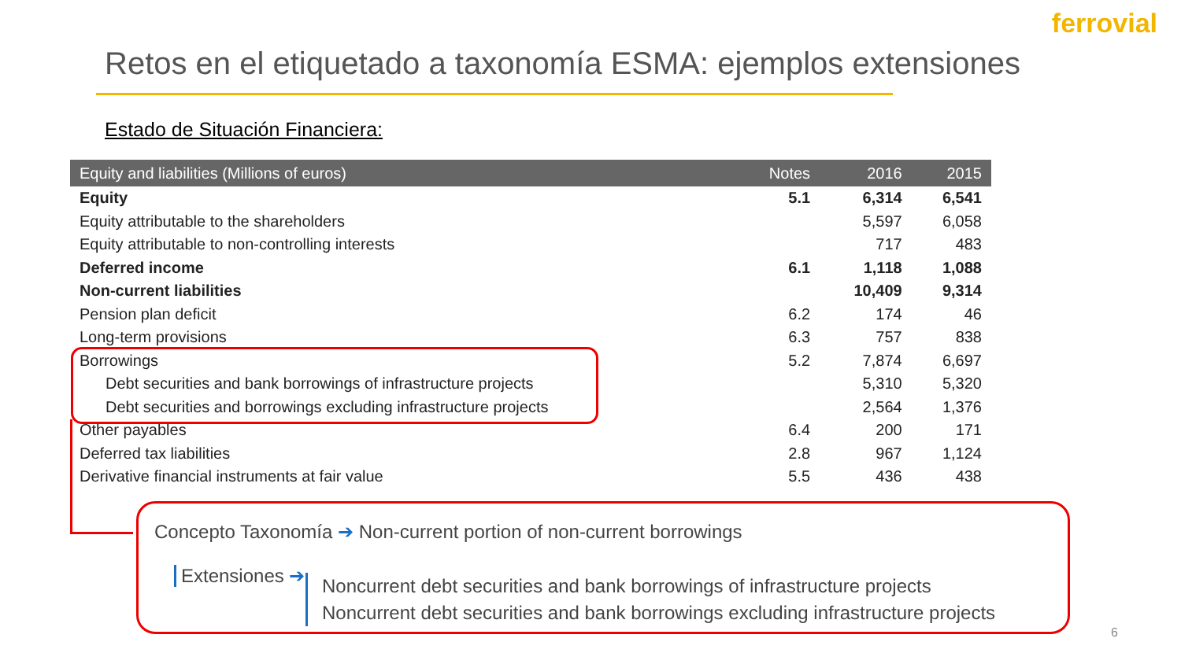ferrovial
Retos en el etiquetado a taxonomía ESMA: ejemplos extensiones
Estado de Situación Financiera:
| Equity and liabilities (Millions of euros) | Notes | 2016 | 2015 |
| --- | --- | --- | --- |
| Equity | 5.1 | 6,314 | 6,541 |
| Equity attributable to the shareholders | | 5,597 | 6,058 |
| Equity attributable to non-controlling interests | | 717 | 483 |
| Deferred income | 6.1 | 1,118 | 1,088 |
| Non-current liabilities | | 10,409 | 9,314 |
| Pension plan deficit | 6.2 | 174 | 46 |
| Long-term provisions | 6.3 | 757 | 838 |
| Borrowings | 5.2 | 7,874 | 6,697 |
| Debt securities and bank borrowings of infrastructure projects | | 5,310 | 5,320 |
| Debt securities and borrowings excluding infrastructure projects | | 2,564 | 1,376 |
| Other payables | 6.4 | 200 | 171 |
| Deferred tax liabilities | 2.8 | 967 | 1,124 |
| Derivative financial instruments at fair value | 5.5 | 436 | 438 |
Concepto Taxonomía ➔ Non-current portion of non-current borrowings
Extensiones ➔
Noncurrent debt securities and bank borrowings of infrastructure projects
Noncurrent debt securities and bank borrowings excluding infrastructure projects
6